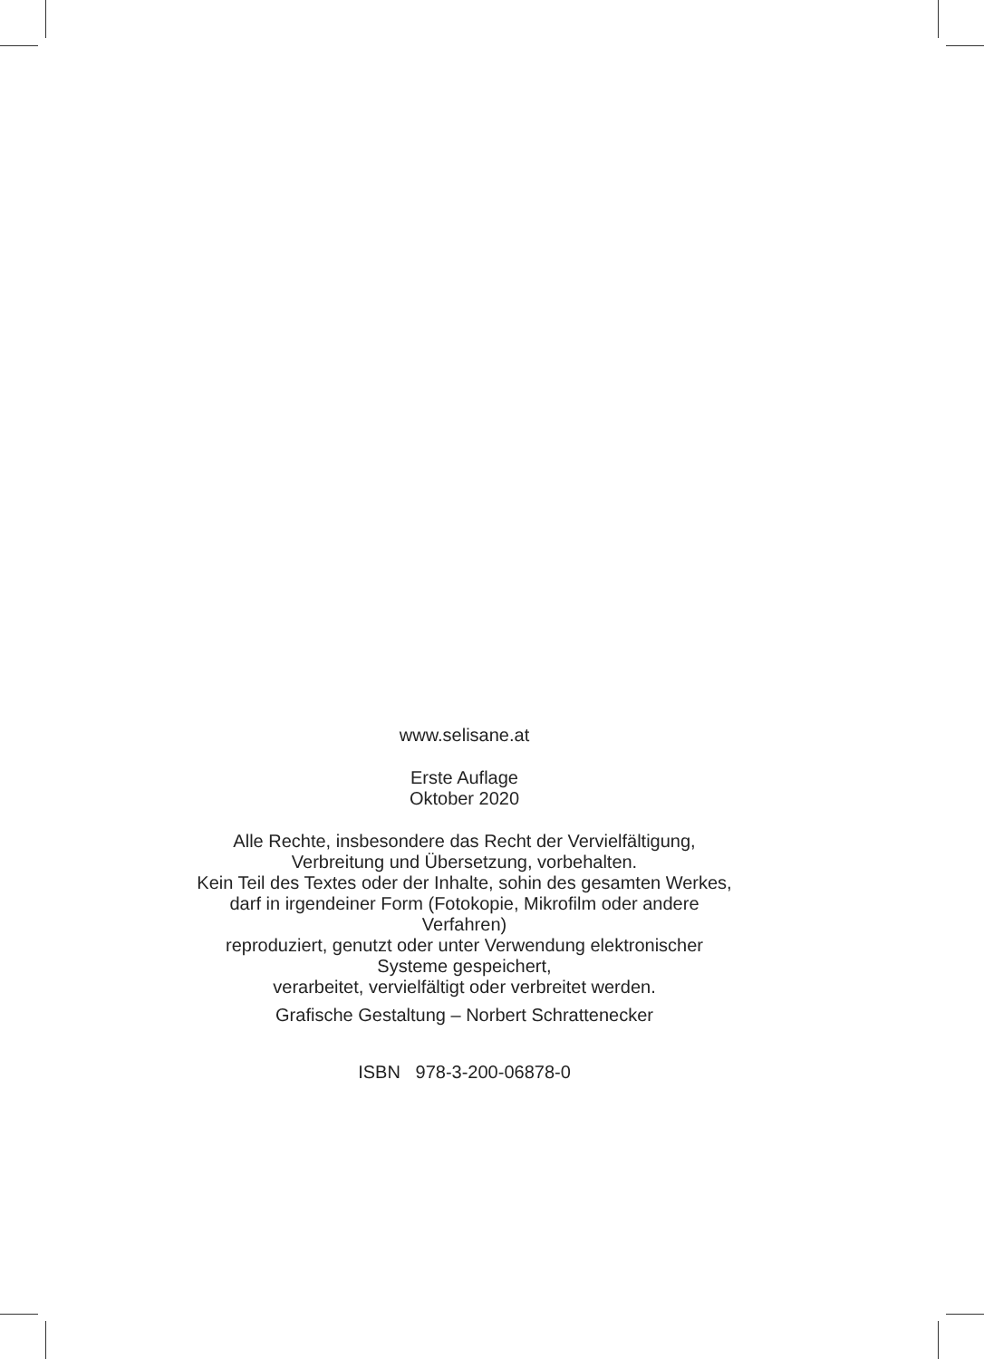www.selisane.at
Erste Auflage
Oktober 2020
Alle Rechte, insbesondere das Recht der Vervielfältigung,
Verbreitung und Übersetzung, vorbehalten.
Kein Teil des Textes oder der Inhalte, sohin des gesamten Werkes,
darf in irgendeiner Form (Fotokopie, Mikrofilm oder andere
Verfahren)
reproduziert, genutzt oder unter Verwendung elektronischer
Systeme gespeichert,
verarbeitet, vervielfältigt oder verbreitet werden.
Grafische Gestaltung – Norbert Schrattenecker
ISBN 978-3-200-06878-0